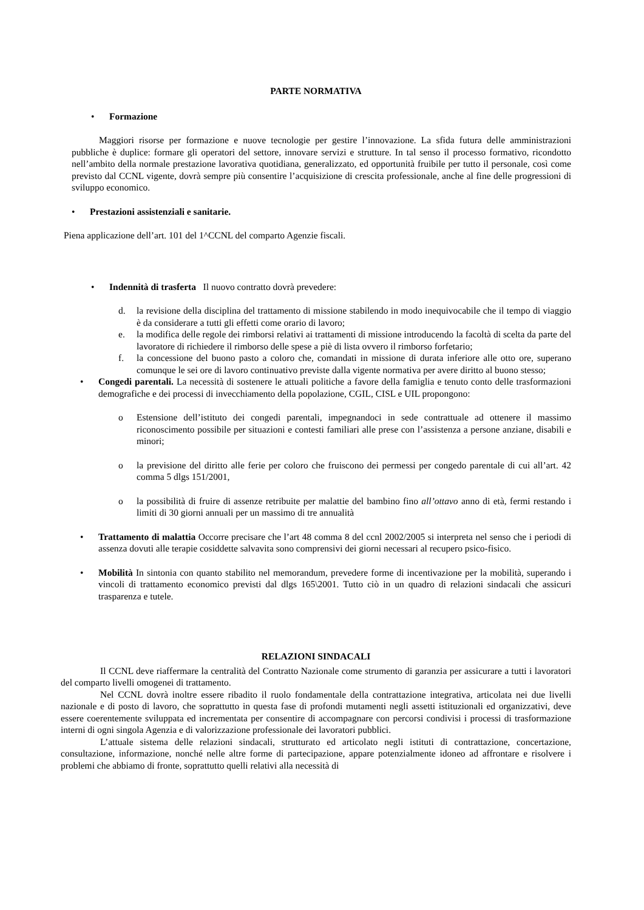PARTE NORMATIVA
• Formazione
Maggiori risorse per formazione e nuove tecnologie per gestire l’innovazione. La sfida futura delle amministrazioni pubbliche è duplice: formare gli operatori del settore, innovare servizi e strutture. In tal senso il processo formativo, ricondotto nell’ambito della normale prestazione lavorativa quotidiana, generalizzato, ed opportunità fruibile per tutto il personale, così come previsto dal CCNL vigente, dovrà sempre più consentire l’acquisizione di crescita professionale, anche al fine delle progressioni di sviluppo economico.
• Prestazioni assistenziali e sanitarie.
Piena applicazione dell’art. 101 del 1^CCNL del comparto Agenzie fiscali.
• Indennità di trasferta Il nuovo contratto dovrà prevedere:
d. la revisione della disciplina del trattamento di missione stabilendo in modo inequivocabile che il tempo di viaggio è da considerare a tutti gli effetti come orario di lavoro;
e. la modifica delle regole dei rimborsi relativi ai trattamenti di missione introducendo la facoltà di scelta da parte del lavoratore di richiedere il rimborso delle spese a piè di lista ovvero il rimborso forfetario;
f. la concessione del buono pasto a coloro che, comandati in missione di durata inferiore alle otto ore, superano comunque le sei ore di lavoro continuativo previste dalla vigente normativa per avere diritto al buono stesso;
• Congedi parentali. La necessità di sostenere le attuali politiche a favore della famiglia e tenuto conto delle trasformazioni demografiche e dei processi di invecchiamento della popolazione, CGIL, CISL e UIL propongono:
o Estensione dell’istituto dei congedi parentali, impegnandoci in sede contrattuale ad ottenere il massimo riconoscimento possibile per situazioni e contesti familiari alle prese con l’assistenza a persone anziane, disabili e minori;
o la previsione del diritto alle ferie per coloro che fruiscono dei permessi per congedo parentale di cui all’art. 42 comma 5 dlgs 151/2001,
o la possibilità di fruire di assenze retribuite per malattie del bambino fino all’ottavo anno di età, fermi restando i limiti di 30 giorni annuali per un massimo di tre annualità
• Trattamento di malattia Occorre precisare che l’art 48 comma 8 del ccnl 2002/2005 si interpreta nel senso che i periodi di assenza dovuti alle terapie cosiddette salvavita sono comprensivi dei giorni necessari al recupero psico-fisico.
• Mobilità In sintonia con quanto stabilito nel memorandum, prevedere forme di incentivazione per la mobilità, superando i vincoli di trattamento economico previsti dal dlgs 165\2001. Tutto ciò in un quadro di relazioni sindacali che assicuri trasparenza e tutele.
RELAZIONI SINDACALI
Il CCNL deve riaffermare la centralità del Contratto Nazionale come strumento di garanzia per assicurare a tutti i lavoratori del comparto livelli omogenei di trattamento.
Nel CCNL dovrà inoltre essere ribadito il ruolo fondamentale della contrattazione integrativa, articolata nei due livelli nazionale e di posto di lavoro, che soprattutto in questa fase di profondi mutamenti negli assetti istituzionali ed organizzativi, deve essere coerentemente sviluppata ed incrementata per consentire di accompagnare con percorsi condivisi i processi di trasformazione interni di ogni singola Agenzia e di valorizzazione professionale dei lavoratori pubblici.
L’attuale sistema delle relazioni sindacali, strutturato ed articolato negli istituti di contrattazione, concertazione, consultazione, informazione, nonché nelle altre forme di partecipazione, appare potenzialmente idoneo ad affrontare e risolvere i problemi che abbiamo di fronte, soprattutto quelli relativi alla necessità di